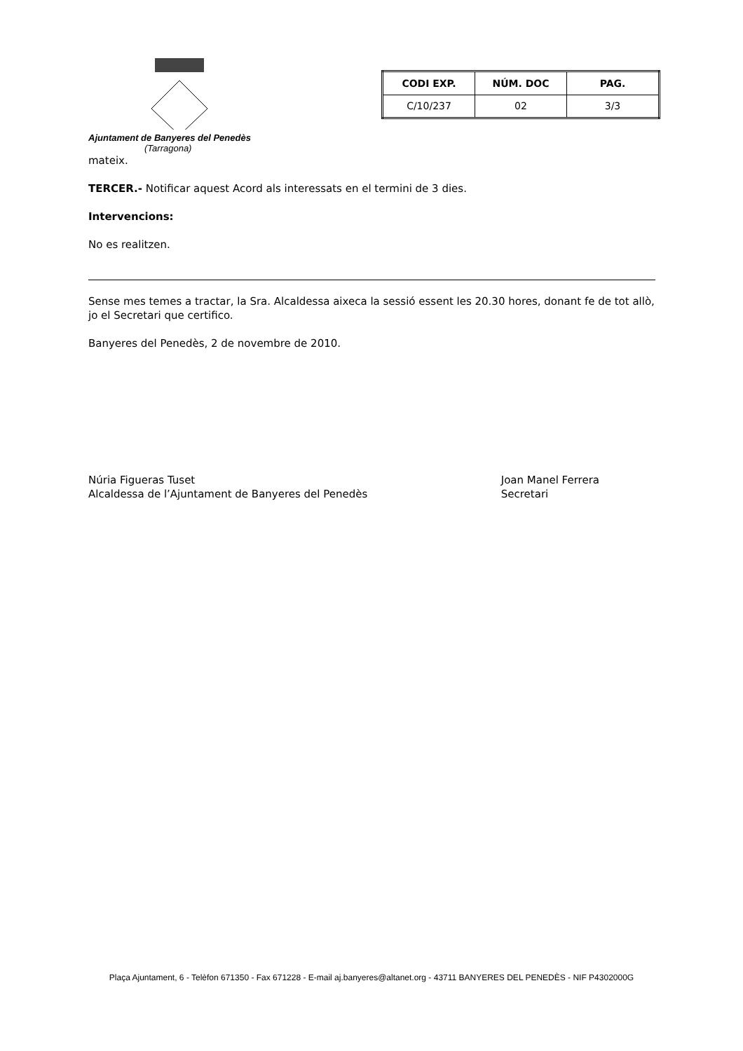Ajuntament de Banyeres del Penedès
(Tarragona)
| CODI EXP. | NÚM. DOC | PAG. |
| --- | --- | --- |
| C/10/237 | 02 | 3/3 |
mateix.
TERCER.- Notificar aquest Acord als interessats en el termini de 3 dies.
Intervencions:
No es realitzen.
Sense mes temes a tractar, la Sra. Alcaldessa aixeca la sessió essent les 20.30 hores, donant fe de tot allò, jo el Secretari que certifico.
Banyeres del Penedès, 2 de novembre de 2010.
Núria Figueras Tuset
Alcaldessa de l’Ajuntament de Banyeres del Penedès
Joan Manel Ferrera
Secretari
Plaça Ajuntament, 6 - Telèfon 671350 - Fax 671228 - E-mail aj.banyeres@altanet.org - 43711 BANYERES DEL PENEDÈS - NIF P4302000G